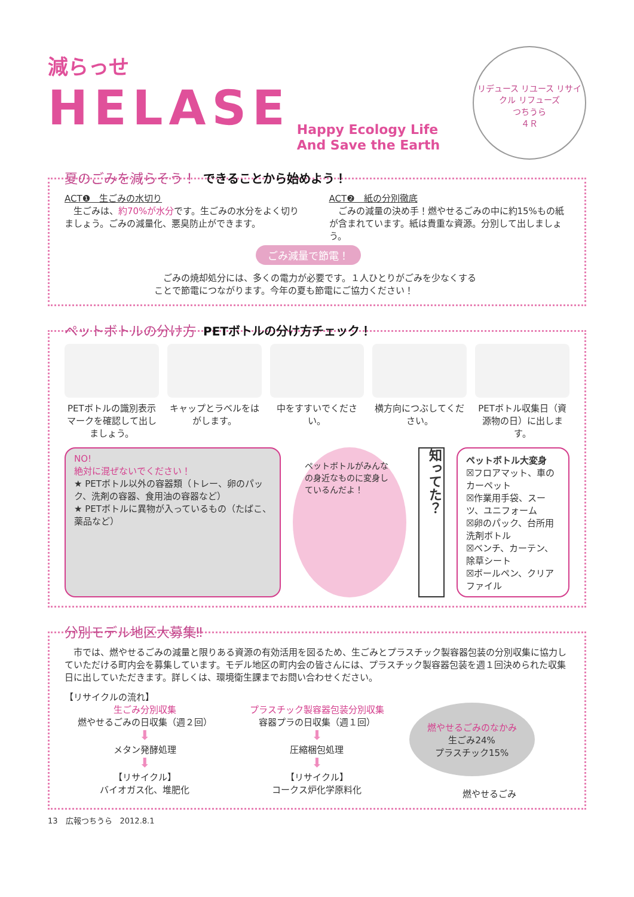減らっせ
HELASE Happy Ecology Life
And Save the Earth
リデュース リユース リサイクル リフューズ
つちうら
４Ｒ
夏のごみを減らそう！ できることから始めよう！
ACT❶　生ごみの水切り
　生ごみは、約70%が水分です。生ごみの水分をよく切りましょう。ごみの減量化、悪臭防止ができます。
ACT❷　紙の分別徹底
　ごみの減量の決め手！燃やせるごみの中に約15%もの紙が含まれています。紙は貴重な資源。分別して出しましょう。
ごみ減量で節電！
　ごみの焼却処分には、多くの電力が必要です。１人ひとりがごみを少なくすることで節電につながります。今年の夏も節電にご協力ください！
ペットボトルの分け方 PETボトルの分け方チェック！
PETボトルの識別表示マークを確認して出しましょう。
キャップとラベルをはがします。 中をすすいでください。 横方向につぶしてください。 PETボトル収集日（資源物の日）に出します。
NO!
絶対に混ぜないでください！
★ PETボトル以外の容器類（トレー、卵のパック、洗剤の容器、食用油の容器など）
★ PETボトルに異物が入っているもの（たばこ、薬品など）
ペットボトルがみんなの身近なものに変身しているんだよ！
知ってた？
ペットボトル大変身
☒フロアマット、車のカーペット
☒作業用手袋、スーツ、ユニフォーム
☒卵のパック、台所用洗剤ボトル
☒ベンチ、カーテン、除草シート
☒ボールペン、クリアファイル
分別モデル地区大募集‼
　市では、燃やせるごみの減量と限りある資源の有効活用を図るため、生ごみとプラスチック製容器包装の分別収集に協力していただける町内会を募集しています。モデル地区の町内会の皆さんには、プラスチック製容器包装を週１回決められた収集日に出していただきます。詳しくは、環境衛生課までお問い合わせください。
【リサイクルの流れ】
生ごみ分別収集
燃やせるごみの日収集（週２回）
⬇
メタン発酵処理
⬇
【リサイクル】
バイオガス化、堆肥化
プラスチック製容器包装分別収集
容器プラの日収集（週１回）
⬇
圧縮梱包処理
⬇
【リサイクル】
コークス炉化学原料化
燃やせるごみのなかみ
生ごみ24%
プラスチック15%
燃やせるごみ
13　広報つちうら　2012.8.1